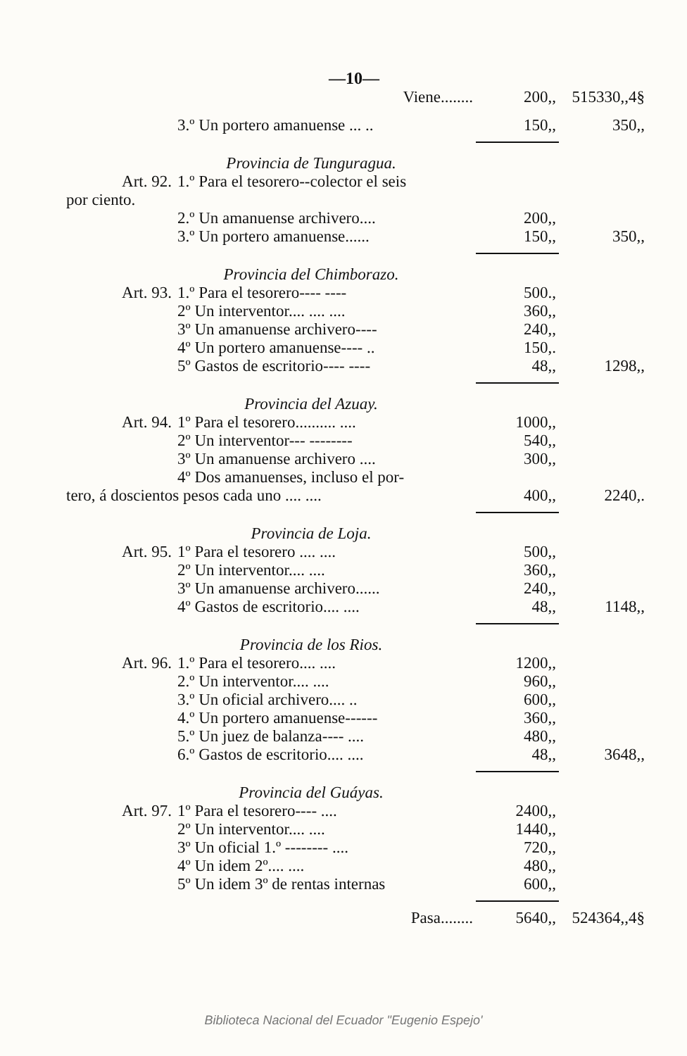—10—
| | Viene........ | 200,, | 515330,,4§ |
| | 3.º Un portero amanuense ... .. | 150,, | 350,, |
| Provincia de Tunguragua. | | | |
| Art. 92. | 1.º Para el tesorero--colector el seis | | |
| por ciento. | | | |
| | 2.º Un amanuense archivero.... | 200,, | |
| | 3.º Un portero amanuense...... | 150,, | 350,, |
| Provincia del Chimborazo. | | | |
| Art. 93. | 1.º Para el tesorero---- ---- | 500., | |
| | 2º Un interventor.... .... .... | 360,, | |
| | 3º Un amanuense archivero---- | 240,, | |
| | 4º Un portero amanuense---- .. | 150,. | |
| | 5º Gastos de escritorio---- ---- | 48,, | 1298,, |
| Provincia del Azuay. | | | |
| Art. 94. | 1º Para el tesorero.......... .... | 1000,, | |
| | 2º Un interventor--- -------- | 540,, | |
| | 3º Un amanuense archivero .... | 300,, | |
| | 4º Dos amanuenses, incluso el por- | | |
| tero, á doscientos pesos cada uno .... .... | | 400,, | 2240,. |
| Provincia de Loja. | | | |
| Art. 95. | 1º Para el tesorero .... .... | 500,, | |
| | 2º Un interventor.... .... | 360,, | |
| | 3º Un amanuense archivero...... | 240,, | |
| | 4º Gastos de escritorio.... .... | 48,, | 1148,, |
| Provincia de los Rios. | | | |
| Art. 96. | 1.º Para el tesorero.... .... | 1200,, | |
| | 2.º Un interventor.... .... | 960,, | |
| | 3.º Un oficial archivero.... .. | 600,, | |
| | 4.º Un portero amanuense------ | 360,, | |
| | 5.º Un juez de balanza---- .... | 480,, | |
| | 6.º Gastos de escritorio.... .... | 48,, | 3648,, |
| Provincia del Guáyas. | | | |
| Art. 97. | 1º Para el tesorero---- .... | 2400,, | |
| | 2º Un interventor.... .... | 1440,, | |
| | 3º Un oficial 1.º -------- .... | 720,, | |
| | 4º Un idem 2º.... .... | 480,, | |
| | 5º Un idem 3º de rentas internas | 600,, | |
| | Pasa........ | 5640,, | 524364,,4§ |
Biblioteca Nacional del Ecuador "Eugenio Espejo'